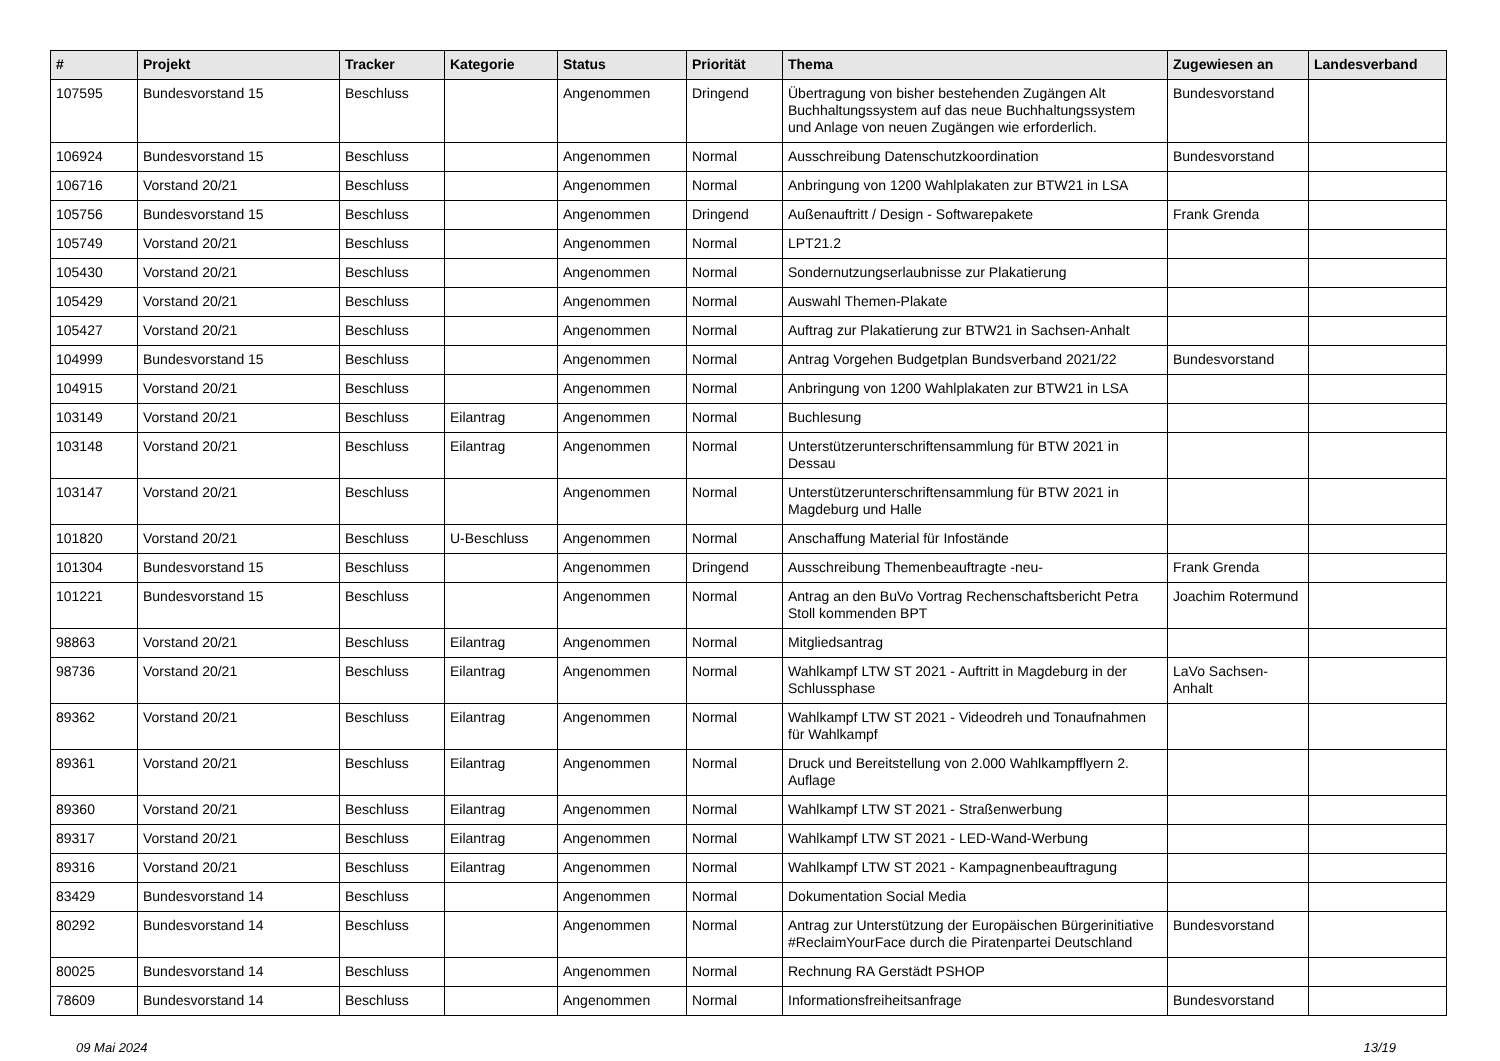| # | Projekt | Tracker | Kategorie | Status | Priorität | Thema | Zugewiesen an | Landesverband |
| --- | --- | --- | --- | --- | --- | --- | --- | --- |
| 107595 | Bundesvorstand 15 | Beschluss | | Angenommen | Dringend | Übertragung von bisher bestehenden Zugängen Alt Buchhaltungssystem auf das neue Buchhaltungssystem und Anlage von neuen Zugängen wie erforderlich. | Bundesvorstand | |
| 106924 | Bundesvorstand 15 | Beschluss | | Angenommen | Normal | Ausschreibung Datenschutzkoordination | Bundesvorstand | |
| 106716 | Vorstand 20/21 | Beschluss | | Angenommen | Normal | Anbringung von 1200 Wahlplakaten zur BTW21 in LSA | | |
| 105756 | Bundesvorstand 15 | Beschluss | | Angenommen | Dringend | Außenauftritt / Design - Softwarepakete | Frank Grenda | |
| 105749 | Vorstand 20/21 | Beschluss | | Angenommen | Normal | LPT21.2 | | |
| 105430 | Vorstand 20/21 | Beschluss | | Angenommen | Normal | Sondernutzungserlaubnisse zur Plakatierung | | |
| 105429 | Vorstand 20/21 | Beschluss | | Angenommen | Normal | Auswahl Themen-Plakate | | |
| 105427 | Vorstand 20/21 | Beschluss | | Angenommen | Normal | Auftrag zur Plakatierung zur BTW21 in Sachsen-Anhalt | | |
| 104999 | Bundesvorstand 15 | Beschluss | | Angenommen | Normal | Antrag Vorgehen Budgetplan Bundsverband 2021/22 | Bundesvorstand | |
| 104915 | Vorstand 20/21 | Beschluss | | Angenommen | Normal | Anbringung von 1200 Wahlplakaten zur BTW21 in LSA | | |
| 103149 | Vorstand 20/21 | Beschluss | Eilantrag | Angenommen | Normal | Buchlesung | | |
| 103148 | Vorstand 20/21 | Beschluss | Eilantrag | Angenommen | Normal | Unterstützerunterschriftensammlung für BTW 2021 in Dessau | | |
| 103147 | Vorstand 20/21 | Beschluss | | Angenommen | Normal | Unterstützerunterschriftensammlung für BTW 2021 in Magdeburg und Halle | | |
| 101820 | Vorstand 20/21 | Beschluss | U-Beschluss | Angenommen | Normal | Anschaffung Material für Infostände | | |
| 101304 | Bundesvorstand 15 | Beschluss | | Angenommen | Dringend | Ausschreibung Themenbeauftragte -neu- | Frank Grenda | |
| 101221 | Bundesvorstand 15 | Beschluss | | Angenommen | Normal | Antrag an den BuVo Vortrag Rechenschaftsbericht Petra Stoll kommenden BPT | Joachim Rotermund | |
| 98863 | Vorstand 20/21 | Beschluss | Eilantrag | Angenommen | Normal | Mitgliedsantrag | | |
| 98736 | Vorstand 20/21 | Beschluss | Eilantrag | Angenommen | Normal | Wahlkampf LTW ST 2021 - Auftritt in Magdeburg in der Schlussphase | LaVo Sachsen-Anhalt | |
| 89362 | Vorstand 20/21 | Beschluss | Eilantrag | Angenommen | Normal | Wahlkampf LTW ST 2021 - Videodreh und Tonaufnahmen für Wahlkampf | | |
| 89361 | Vorstand 20/21 | Beschluss | Eilantrag | Angenommen | Normal | Druck und Bereitstellung von 2.000 Wahlkampfflyern 2. Auflage | | |
| 89360 | Vorstand 20/21 | Beschluss | Eilantrag | Angenommen | Normal | Wahlkampf LTW ST 2021 - Straßenwerbung | | |
| 89317 | Vorstand 20/21 | Beschluss | Eilantrag | Angenommen | Normal | Wahlkampf LTW ST 2021 - LED-Wand-Werbung | | |
| 89316 | Vorstand 20/21 | Beschluss | Eilantrag | Angenommen | Normal | Wahlkampf LTW ST 2021 - Kampagnenbeauftragung | | |
| 83429 | Bundesvorstand 14 | Beschluss | | Angenommen | Normal | Dokumentation Social Media | | |
| 80292 | Bundesvorstand 14 | Beschluss | | Angenommen | Normal | Antrag zur Unterstützung der Europäischen Bürgerinitiative #ReclaimYourFace durch die Piratenpartei Deutschland | Bundesvorstand | |
| 80025 | Bundesvorstand 14 | Beschluss | | Angenommen | Normal | Rechnung RA Gerstädt PSHOP | | |
| 78609 | Bundesvorstand 14 | Beschluss | | Angenommen | Normal | Informationsfreiheitsanfrage | Bundesvorstand | |
09 Mai 2024 13/19